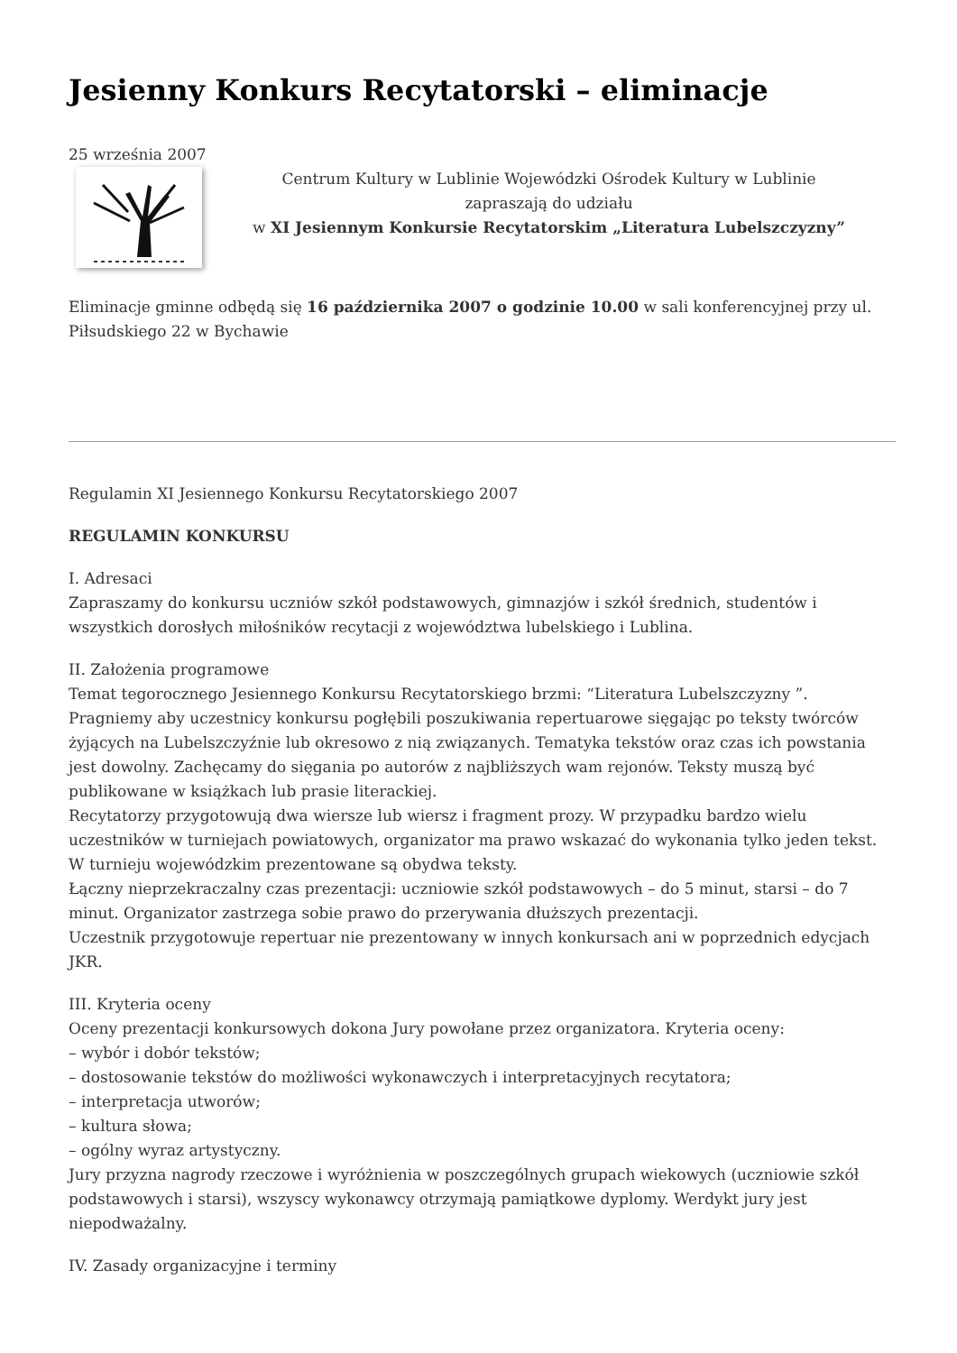Jesienny Konkurs Recytatorski – eliminacje
25 września 2007
Centrum Kultury w Lublinie Wojewódzki Ośrodek Kultury w Lublinie
zapraszają do udziału
w XI Jesiennym Konkursie Recytatorskim „Literatura Lubelszczyzny”
Eliminacje gminne odbędą się 16 października 2007 o godzinie 10.00 w sali konferencyjnej przy ul. Piłsudskiego 22 w Bychawie
Regulamin XI Jesiennego Konkursu Recytatorskiego 2007
REGULAMIN KONKURSU
I. Adresaci
Zapraszamy do konkursu uczniów szkół podstawowych, gimnazjów i szkół średnich, studentów i wszystkich dorosłych miłośników recytacji z województwa lubelskiego i Lublina.
II. Założenia programowe
Temat tegorocznego Jesiennego Konkursu Recytatorskiego brzmi: “Literatura Lubelszczyzny ”. Pragniemy aby uczestnicy konkursu pogłębili poszukiwania repertuarowe sięgając po teksty twórców żyjących na Lubelszczyźnie lub okresowo z nią związanych. Tematyka tekstów oraz czas ich powstania jest dowolny. Zachęcamy do sięgania po autorów z najbliższych wam rejonów. Teksty muszą być publikowane w książkach lub prasie literackiej.
Recytatorzy przygotowują dwa wiersze lub wiersz i fragment prozy. W przypadku bardzo wielu uczestników w turniejach powiatowych, organizator ma prawo wskazać do wykonania tylko jeden tekst. W turnieju wojewódzkim prezentowane są obydwa teksty.
Łączny nieprzekraczalny czas prezentacji: uczniowie szkół podstawowych – do 5 minut, starsi – do 7 minut. Organizator zastrzega sobie prawo do przerywania dłuższych prezentacji.
Uczestnik przygotowuje repertuar nie prezentowany w innych konkursach ani w poprzednich edycjach JKR.
III. Kryteria oceny
Oceny prezentacji konkursowych dokona Jury powołane przez organizatora. Kryteria oceny:
– wybór i dobór tekstów;
– dostosowanie tekstów do możliwości wykonawczych i interpretacyjnych recytatora;
– interpretacja utworów;
– kultura słowa;
– ogólny wyraz artystyczny.
Jury przyzna nagrody rzeczowe i wyróżnienia w poszczególnych grupach wiekowych (uczniowie szkół podstawowych i starsi), wszyscy wykonawcy otrzymają pamiątkowe dyplomy. Werdykt jury jest niepodważalny.
IV. Zasady organizacyjne i terminy